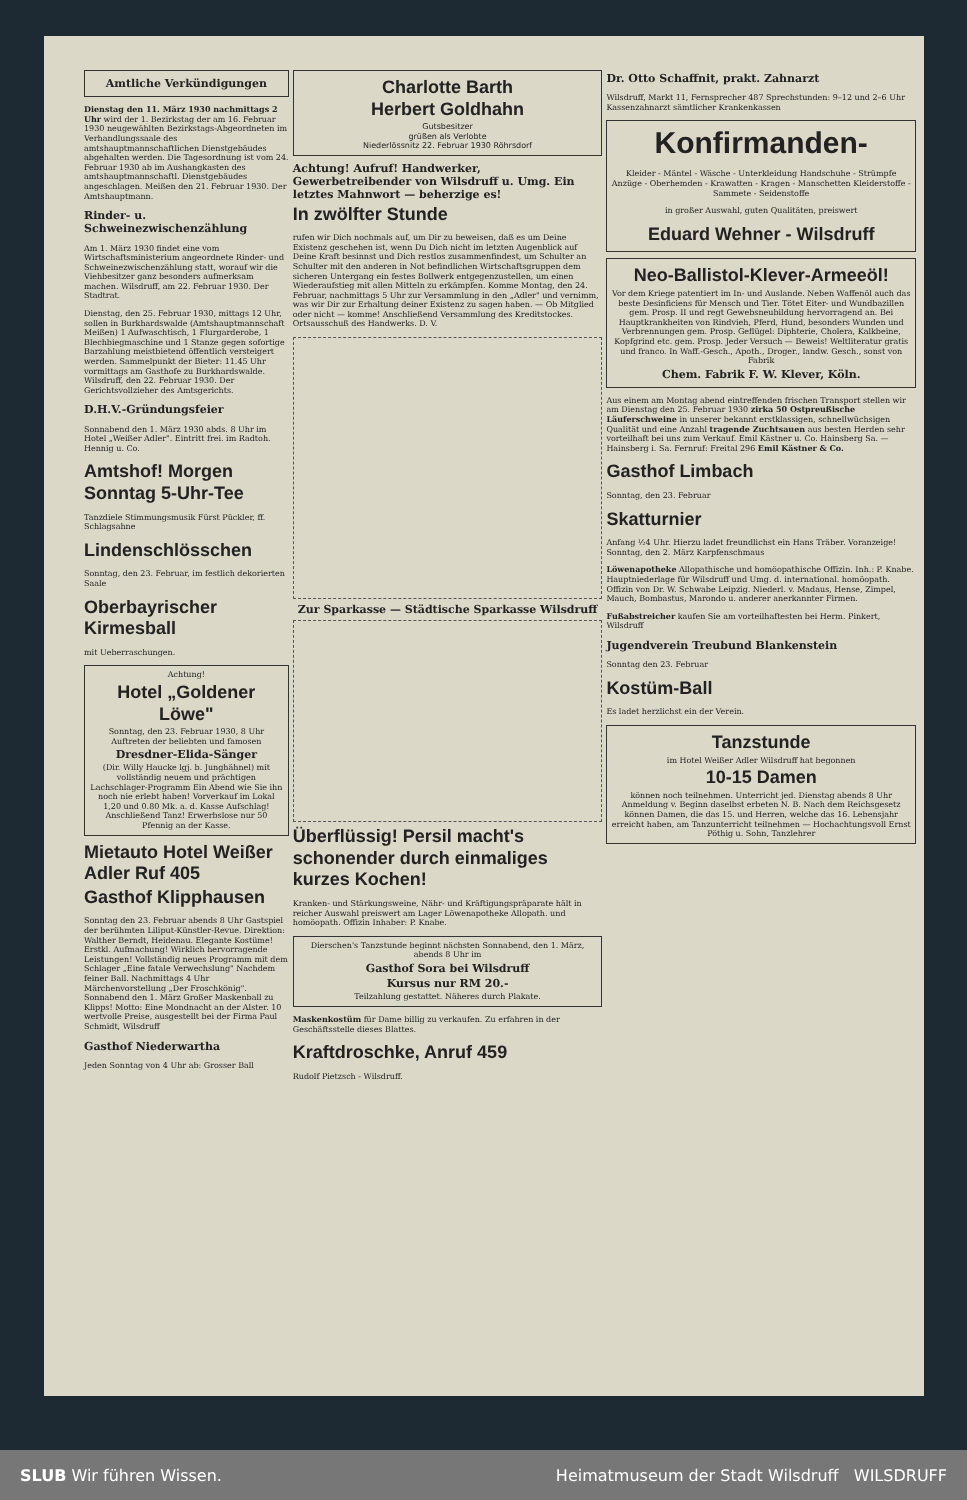Amtliche Verkündigungen
Dienstag den 11. März 1930 nachmittags 2 Uhr wird der 1. Bezirkstag der am 16. Februar 1930 neugewählten Bezirkstags-Abgeordneten im Verhandlungssaale des amtshauptmannschaftlichen Dienstgebäudes abgehalten werden. Die Tagesordnung ist vom 24. Februar 1930 ab im Aushangkasten des amtshauptmannschaftl. Dienstgebäudes angeschlagen. Meißen den 21. Februar 1930. Der Amtshauptmann.
Rinder- u. Schweinezwischenzählung
Am 1. März 1930 findet eine vom Wirtschaftsministerium angeordnete Rinder- und Schweinezwischenzählung statt, worauf wir die Viehbesitzer ganz besonders aufmerksam machen. Wilsdruff, am 22. Februar 1930. Der Stadtrat.
Dienstag, den 25. Februar 1930, mittags 12 Uhr, sollen in Burkhardswalde (Amtshauptmannschaft Meißen) 1 Aufwaschtisch, 1 Flurgarderobe, 1 Blechbiegmaschine und 1 Stanze gegen sofortige Barzahlung meistbietend öffentlich versteigert werden. Sammelpunkt der Bieter: 11.45 Uhr vormittags am Gasthofe zu Burkhardswalde. Wilsdruff, den 22. Februar 1930. Der Gerichtsvollzieher des Amtsgerichts.
D.H.V.-Gründungsfeier
Sonnabend den 1. März 1930 abds. 8 Uhr im Hotel „Weißer Adler". Eintritt frei. im Radtoh. Hennig u. Co.
Amtshof! Morgen Sonntag 5-Uhr-Tee
Tanzdiele Stimmungsmusik Fürst Pückler, ff. Schlagsahne
Lindenschlösschen
Sonntag, den 23. Februar, im festlich dekorierten Saale
Oberbayrischer Kirmesball
mit Ueberraschungen.
Achtung!
Hotel „Goldener Löwe"
Sonntag, den 23. Februar 1930, 8 Uhr Auftreten der beliebten und famosen
Dresdner-Elida-Sänger
(Dir. Willy Haucke lgj. b. Junghähnel) mit vollständig neuem und prächtigen Lachschlager-Programm Ein Abend wie Sie ihn noch nie erlebt haben! Vorverkauf im Lokal 1,20 und 0.80 Mk. a. d. Kasse Aufschlag! Anschließend Tanz! Erwerbslose nur 50 Pfennig an der Kasse.
Mietauto Hotel Weißer Adler Ruf 405
Gasthof Klipphausen
Sonntag den 23. Februar abends 8 Uhr Gastspiel der berühmten Liliput-Künstler-Revue. Direktion: Walther Berndt, Heidenau. Elegante Kostüme! Erstkl. Aufmachung! Wirklich hervorragende Leistungen! Vollständig neues Programm mit dem Schlager „Eine fatale Verwechslung" Nachdem feiner Ball. Nachmittags 4 Uhr Märchenvorstellung „Der Froschkönig". Sonnabend den 1. März Großer Maskenball zu Klipps! Motto: Eine Mondnacht an der Alster. 10 wertvolle Preise, ausgestellt bei der Firma Paul Schmidt, Wilsdruff
Gasthof Niederwartha
Jeden Sonntag von 4 Uhr ab: Grosser Ball
Charlotte Barth
Herbert Goldhahn
Gutsbesitzer
grüßen als Verlobte
Niederlössnitz 22. Februar 1930 Röhrsdorf
Achtung! Aufruf! Handwerker, Gewerbetreibender von Wilsdruff u. Umg. Ein letztes Mahnwort — beherzige es!
In zwölfter Stunde
rufen wir Dich nochmals auf, um Dir zu beweisen, daß es um Deine Existenz geschehen ist, wenn Du Dich nicht im letzten Augenblick auf Deine Kraft besinnst und Dich restlos zusammenfindest, um Schulter an Schulter mit den anderen in Not befindlichen Wirtschaftsgruppen dem sicheren Untergang ein festes Bollwerk entgegenzustellen, um einen Wiederaufstieg mit allen Mitteln zu erkämpfen. Komme Montag, den 24. Februar, nachmittags 5 Uhr zur Versammlung in den „Adler" und vernimm, was wir Dir zur Erhaltung deiner Existenz zu sagen haben. — Ob Mitglied oder nicht — komme! Anschließend Versammlung des Kreditstockes. Ortsausschuß des Handwerks. D. V.
Zur Sparkasse — Städtische Sparkasse Wilsdruff
Überflüssig! Persil macht's schonender durch einmaliges kurzes Kochen!
Kranken- und Stärkungsweine, Nähr- und Kräftigungspräparate hält in reicher Auswahl preiswert am Lager Löwenapotheke Allopath. und homöopath. Offizin Inhaber: P. Knabe.
Dierschen's Tanzstunde beginnt nächsten Sonnabend, den 1. März, abends 8 Uhr im
Gasthof Sora bei Wilsdruff
Kursus nur RM 20.-
Teilzahlung gestattet. Näheres durch Plakate.
Maskenkostüm für Dame billig zu verkaufen. Zu erfahren in der Geschäftsstelle dieses Blattes.
Kraftdroschke, Anruf 459
Rudolf Pietzsch - Wilsdruff.
Dr. Otto Schaffnit, prakt. Zahnarzt
Wilsdruff, Markt 11, Fernsprecher 487 Sprechstunden: 9–12 und 2–6 Uhr Kassenzahnarzt sämtlicher Krankenkassen
Konfirmanden-
Kleider - Mäntel - Wäsche - Unterkleidung Handschuhe - Strümpfe Anzüge - Oberhemden - Krawatten - Kragen - Manschetten Kleiderstoffe - Sammete - Seidenstoffe
in großer Auswahl, guten Qualitäten, preiswert
Eduard Wehner - Wilsdruff
Neo-Ballistol-Klever-Armeeöl!
Vor dem Kriege patentiert im In- und Auslande. Neben Waffenöl auch das beste Desinficiens für Mensch und Tier. Tötet Eiter- und Wundbazillen gem. Prosp. II und regt Gewebsneubildung hervorragend an. Bei Hauptkrankheiten von Rindvieh, Pferd, Hund, besonders Wunden und Verbrennungen gem. Prosp. Geflügel: Diphterie, Cholera, Kalkbeine, Kopfgrind etc. gem. Prosp. Jeder Versuch — Beweis! Weltliteratur gratis und franco. In Waff.-Gesch., Apoth., Droger., landw. Gesch., sonst von Fabrik
Chem. Fabrik F. W. Klever, Köln.
Aus einem am Montag abend eintreffenden frischen Transport stellen wir am Dienstag den 25. Februar 1930 zirka 50 Ostpreußische Läuferschweine in unserer bekannt erstklassigen, schnellwüchsigen Qualität und eine Anzahl tragende Zuchtsauen aus besten Herden sehr vorteilhaft bei uns zum Verkauf. Emil Kästner u. Co. Hainsberg Sa. — Hainsberg i. Sa. Fernruf: Freital 296 Emil Kästner & Co.
Gasthof Limbach
Sonntag, den 23. Februar
Skatturnier
Anfang ½4 Uhr. Hierzu ladet freundlichst ein Hans Träber. Voranzeige! Sonntag, den 2. März Karpfenschmaus
Löwenapotheke Allopathische und homöopathische Offizin. Inh.: P. Knabe. Hauptniederlage für Wilsdruff und Umg. d. international. homöopath. Offizin von Dr. W. Schwabe Leipzig. Niederl. v. Madaus, Hense, Zimpel, Mauch, Bombastus, Marondo u. anderer anerkannter Firmen.
Fußabstreicher kaufen Sie am vorteilhaftesten bei Herm. Pinkert, Wilsdruff
Jugendverein Treubund Blankenstein
Sonntag den 23. Februar
Kostüm-Ball
Es ladet herzlichst ein der Verein.
Tanzstunde
im Hotel Weißer Adler Wilsdruff hat begonnen
10-15 Damen
können noch teilnehmen. Unterricht jed. Dienstag abends 8 Uhr Anmeldung v. Beginn daselbst erbeten N. B. Nach dem Reichsgesetz können Damen, die das 15. und Herren, welche das 16. Lebensjahr erreicht haben, am Tanzunterricht teilnehmen — Hochachtungsvoll Ernst Pöthig u. Sohn, Tanzlehrer
SLUB Wir führen Wissen.
Heimatmuseum der Stadt Wilsdruff WILSDRUFF